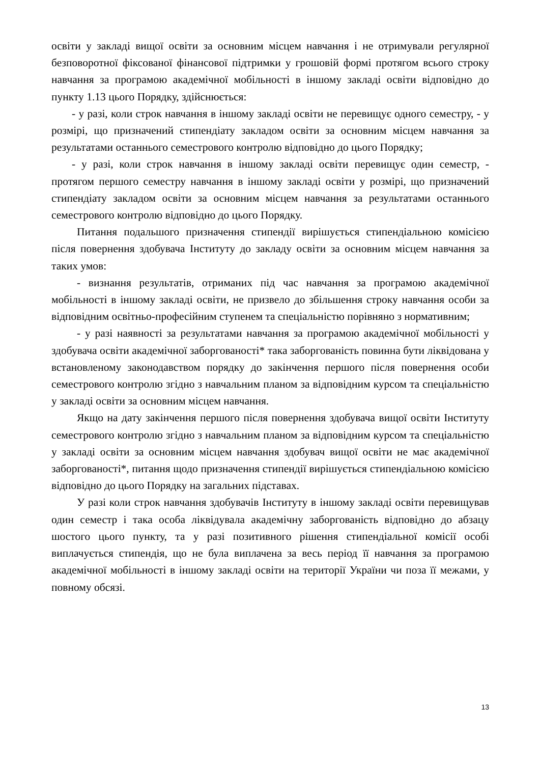освіти у закладі вищої освіти за основним місцем навчання і не отримували регулярної безповоротної фіксованої фінансової підтримки у грошовій формі протягом всього строку навчання за програмою академічної мобільності в іншому закладі освіти відповідно до пункту 1.13 цього Порядку, здійснюється:
- у разі, коли строк навчання в іншому закладі освіти не перевищує одного семестру, - у розмірі, що призначений стипендіату закладом освіти за основним місцем навчання за результатами останнього семестрового контролю відповідно до цього Порядку;
- у разі, коли строк навчання в іншому закладі освіти перевищує один семестр, - протягом першого семестру навчання в іншому закладі освіти у розмірі, що призначений стипендіату закладом освіти за основним місцем навчання за результатами останнього семестрового контролю відповідно до цього Порядку.
Питання подальшого призначення стипендії вирішується стипендіальною комісією після повернення здобувача Інституту до закладу освіти за основним місцем навчання за таких умов:
- визнання результатів, отриманих під час навчання за програмою академічної мобільності в іншому закладі освіти, не призвело до збільшення строку навчання особи за відповідним освітньо-професійним ступенем та спеціальністю порівняно з нормативним;
- у разі наявності за результатами навчання за програмою академічної мобільності у здобувача освіти академічної заборгованості* така заборгованість повинна бути ліквідована у встановленому законодавством порядку до закінчення першого після повернення особи семестрового контролю згідно з навчальним планом за відповідним курсом та спеціальністю у закладі освіти за основним місцем навчання.
Якщо на дату закінчення першого після повернення здобувача вищої освіти Інституту семестрового контролю згідно з навчальним планом за відповідним курсом та спеціальністю у закладі освіти за основним місцем навчання здобувач вищої освіти не має академічної заборгованості*, питання щодо призначення стипендії вирішується стипендіальною комісією відповідно до цього Порядку на загальних підставах.
У разі коли строк навчання здобувачів Інституту в іншому закладі освіти перевищував один семестр і така особа ліквідувала академічну заборгованість відповідно до абзацу шостого цього пункту, та у разі позитивного рішення стипендіальної комісії особі виплачується стипендія, що не була виплачена за весь період її навчання за програмою академічної мобільності в іншому закладі освіти на території України чи поза її межами, у повному обсязі.
13